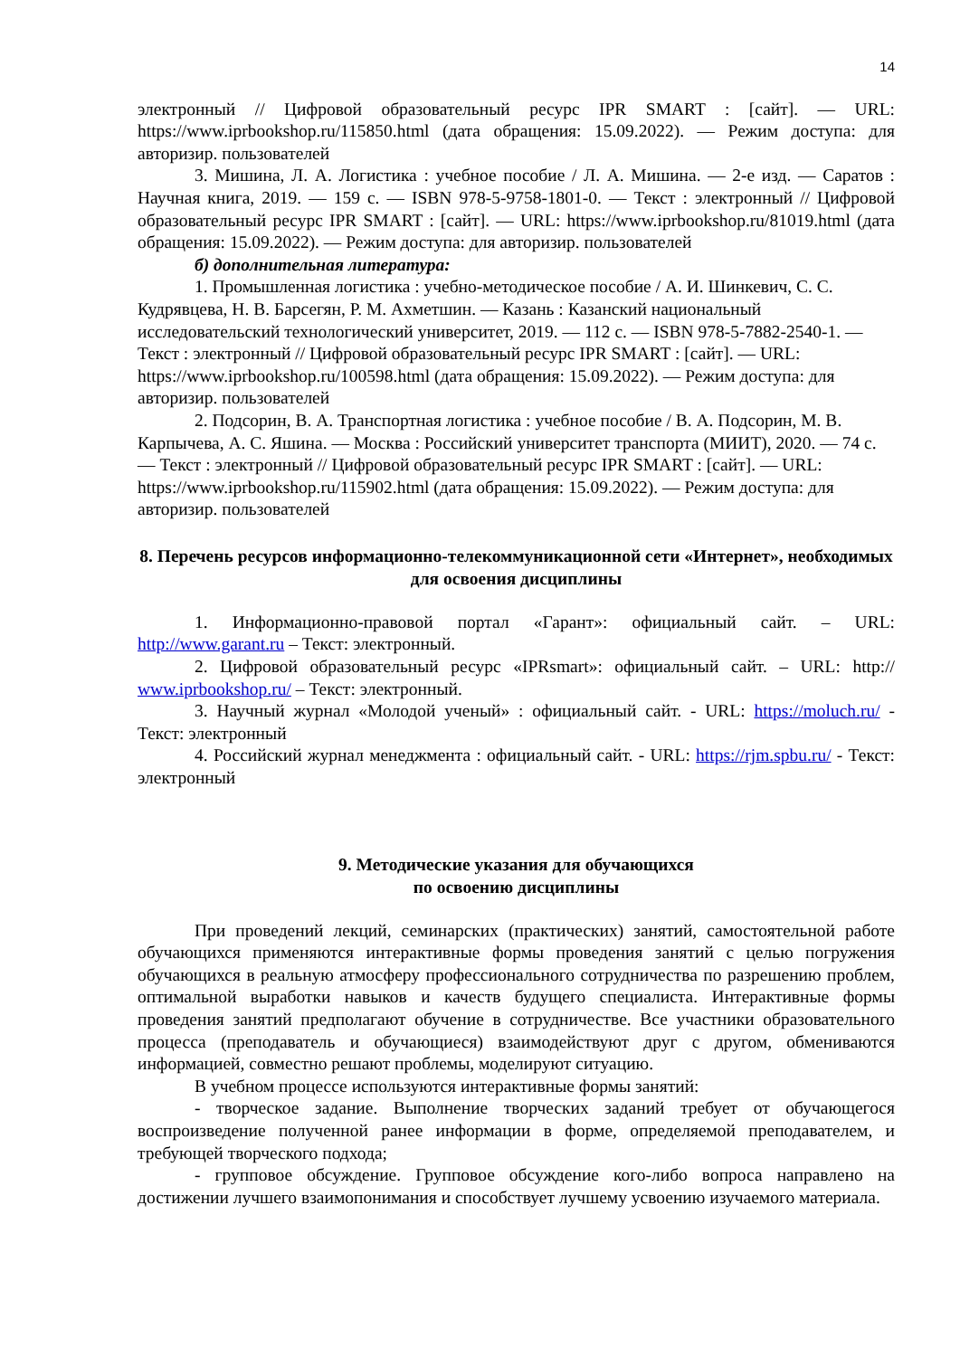14
электронный // Цифровой образовательный ресурс IPR SMART : [сайт]. — URL: https://www.iprbookshop.ru/115850.html (дата обращения: 15.09.2022). — Режим доступа: для авторизир. пользователей
3. Мишина, Л. А. Логистика : учебное пособие / Л. А. Мишина. — 2-е изд. — Саратов : Научная книга, 2019. — 159 с. — ISBN 978-5-9758-1801-0. — Текст : электронный // Цифровой образовательный ресурс IPR SMART : [сайт]. — URL: https://www.iprbookshop.ru/81019.html (дата обращения: 15.09.2022). — Режим доступа: для авторизир. пользователей
б) дополнительная литература:
1. Промышленная логистика : учебно-методическое пособие / А. И. Шинкевич, С. С. Кудрявцева, Н. В. Барсегян, Р. М. Ахметшин. — Казань : Казанский национальный исследовательский технологический университет, 2019. — 112 c. — ISBN 978-5-7882-2540-1. — Текст : электронный // Цифровой образовательный ресурс IPR SMART : [сайт]. — URL: https://www.iprbookshop.ru/100598.html (дата обращения: 15.09.2022). — Режим доступа: для авторизир. пользователей
2. Подсорин, В. А. Транспортная логистика : учебное пособие / В. А. Подсорин, М. В. Карпычева, А. С. Яшина. — Москва : Российский университет транспорта (МИИТ), 2020. — 74 c. — Текст : электронный // Цифровой образовательный ресурс IPR SMART : [сайт]. — URL: https://www.iprbookshop.ru/115902.html (дата обращения: 15.09.2022). — Режим доступа: для авторизир. пользователей
8. Перечень ресурсов информационно-телекоммуникационной сети «Интернет», необходимых для освоения дисциплины
1. Информационно-правовой портал «Гарант»: официальный сайт. – URL: http://www.garant.ru – Текст: электронный.
2. Цифровой образовательный ресурс «IPRsmart»: официальный сайт. – URL: http:// www.iprbookshop.ru/ – Текст: электронный.
3. Научный журнал «Молодой ученый» : официальный сайт. - URL: https://moluch.ru/ - Текст: электронный
4. Российский журнал менеджмента : официальный сайт. - URL: https://rjm.spbu.ru/ - Текст: электронный
9. Методические указания для обучающихся
по освоению дисциплины
При проведений лекций, семинарских (практических) занятий, самостоятельной работе обучающихся применяются интерактивные формы проведения занятий с целью погружения обучающихся в реальную атмосферу профессионального сотрудничества по разрешению проблем, оптимальной выработки навыков и качеств будущего специалиста. Интерактивные формы проведения занятий предполагают обучение в сотрудничестве. Все участники образовательного процесса (преподаватель и обучающиеся) взаимодействуют друг с другом, обмениваются информацией, совместно решают проблемы, моделируют ситуацию.
В учебном процессе используются интерактивные формы занятий:
- творческое задание. Выполнение творческих заданий требует от обучающегося воспроизведение полученной ранее информации в форме, определяемой преподавателем, и требующей творческого подхода;
- групповое обсуждение. Групповое обсуждение кого-либо вопроса направлено на достижении лучшего взаимопонимания и способствует лучшему усвоению изучаемого материала.